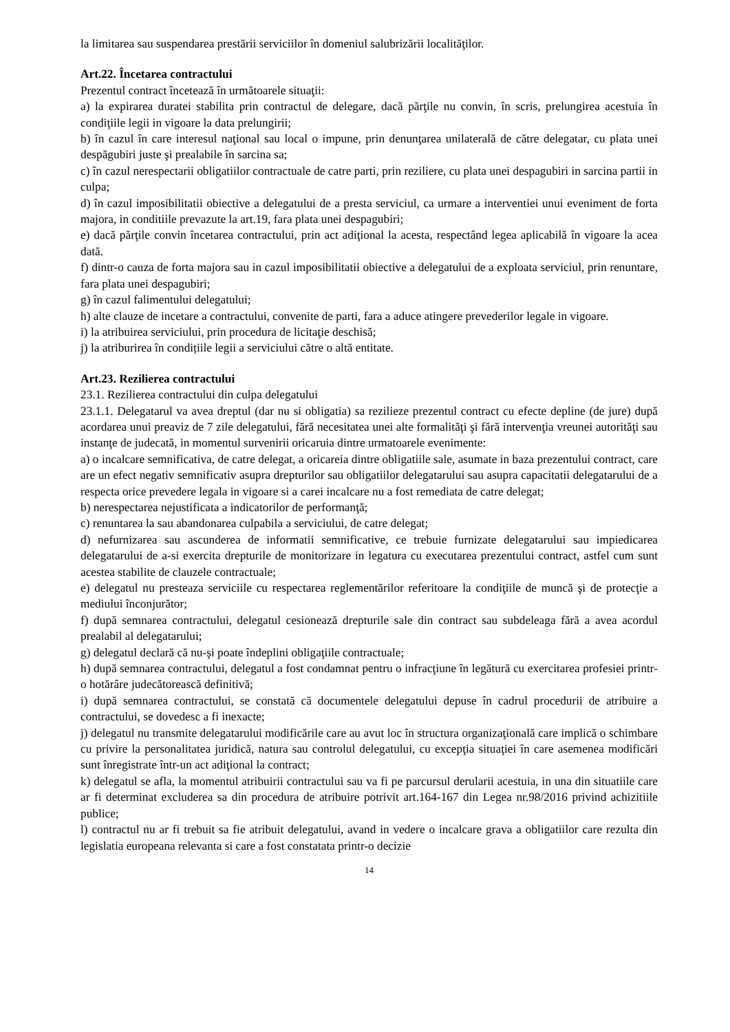la limitarea sau suspendarea prestării serviciilor în domeniul salubrizării localităţilor.
Art.22. Încetarea contractului
Prezentul contract încetează în următoarele situaţii:
a) la expirarea duratei stabilita prin contractul de delegare, dacă părţile nu convin, în scris, prelungirea acestuia în condiţiile legii in vigoare la data prelungirii;
b) în cazul în care interesul naţional sau local o impune, prin denunţarea unilaterală de către delegatar, cu plata unei despăgubiri juste şi prealabile în sarcina sa;
c) în cazul nerespectarii obligatiilor contractuale de catre parti, prin reziliere, cu plata unei despagubiri in sarcina partii in culpa;
d) în cazul imposibilitatii obiective a delegatului de a presta serviciul, ca urmare a interventiei unui eveniment de forta majora, in conditiile prevazute la art.19, fara plata unei despagubiri;
e) dacă părţile convin încetarea contractului, prin act adiţional la acesta, respectând legea aplicabilă în vigoare la acea dată.
f) dintr-o cauza de forta majora sau in cazul imposibilitatii obiective a delegatului de a exploata serviciul, prin renuntare, fara plata unei despagubiri;
g) în cazul falimentului delegatului;
h) alte clauze de incetare a contractului, convenite de parti, fara a aduce atingere prevederilor legale in vigoare.
i) la atribuirea serviciului, prin procedura de licitaţie deschisă;
j) la atriburirea în condițiile legii a serviciului către o altă entitate.
Art.23. Rezilierea contractului
23.1. Rezilierea contractului din culpa delegatului
23.1.1. Delegatarul va avea dreptul (dar nu si obligatia) sa rezilieze prezentul contract cu efecte depline (de jure) după acordarea unui preaviz de 7 zile delegatului, fără necesitatea unei alte formalităţi şi fără intervenţia vreunei autorităţi sau instanţe de judecată, in momentul survenirii oricaruia dintre urmatoarele evenimente:
a) o incalcare semnificativa, de catre delegat, a oricareia dintre obligatiile sale, asumate in baza prezentului contract, care are un efect negativ semnificativ asupra drepturilor sau obligatiilor delegatarului sau asupra capacitatii delegatarului de a respecta orice prevedere legala in vigoare si a carei incalcare nu a fost remediata de catre delegat;
b) nerespectarea nejustificata a indicatorilor de performanţă;
c) renuntarea la sau abandonarea culpabila a serviciului, de catre delegat;
d) nefurnizarea sau ascunderea de informatii semnificative, ce trebuie furnizate delegatarului sau impiedicarea delegatarului de a-si exercita drepturile de monitorizare in legatura cu executarea prezentului contract, astfel cum sunt acestea stabilite de clauzele contractuale;
e) delegatul nu presteaza serviciile cu respectarea reglementărilor referitoare la condiţiile de muncă şi de protecţie a mediului înconjurător;
f) după semnarea contractului, delegatul cesionează drepturile sale din contract sau subdeleaga fără a avea acordul prealabil al delegatarului;
g) delegatul declară că nu-şi poate îndeplini obligaţiile contractuale;
h) după semnarea contractului, delegatul a fost condamnat pentru o infracţiune în legătură cu exercitarea profesiei printr-o hotărâre judecătorească definitivă;
i) după semnarea contractului, se constată că documentele delegatului depuse în cadrul procedurii de atribuire a contractului, se dovedesc a fi inexacte;
j) delegatul nu transmite delegatarului modificările care au avut loc în structura organizaţională care implică o schimbare cu privire la personalitatea juridică, natura sau controlul delegatului, cu excepţia situaţiei în care asemenea modificări sunt înregistrate într-un act adiţional la contract;
k) delegatul se afla, la momentul atribuirii contractului sau va fi pe parcursul derularii acestuia, in una din situatiile care ar fi determinat excluderea sa din procedura de atribuire potrivit art.164-167 din Legea nr.98/2016 privind achizitiile publice;
l) contractul nu ar fi trebuit sa fie atribuit delegatului, avand in vedere o incalcare grava a obligatiilor care rezulta din legislatia europeana relevanta si care a fost constatata printr-o decizie
14